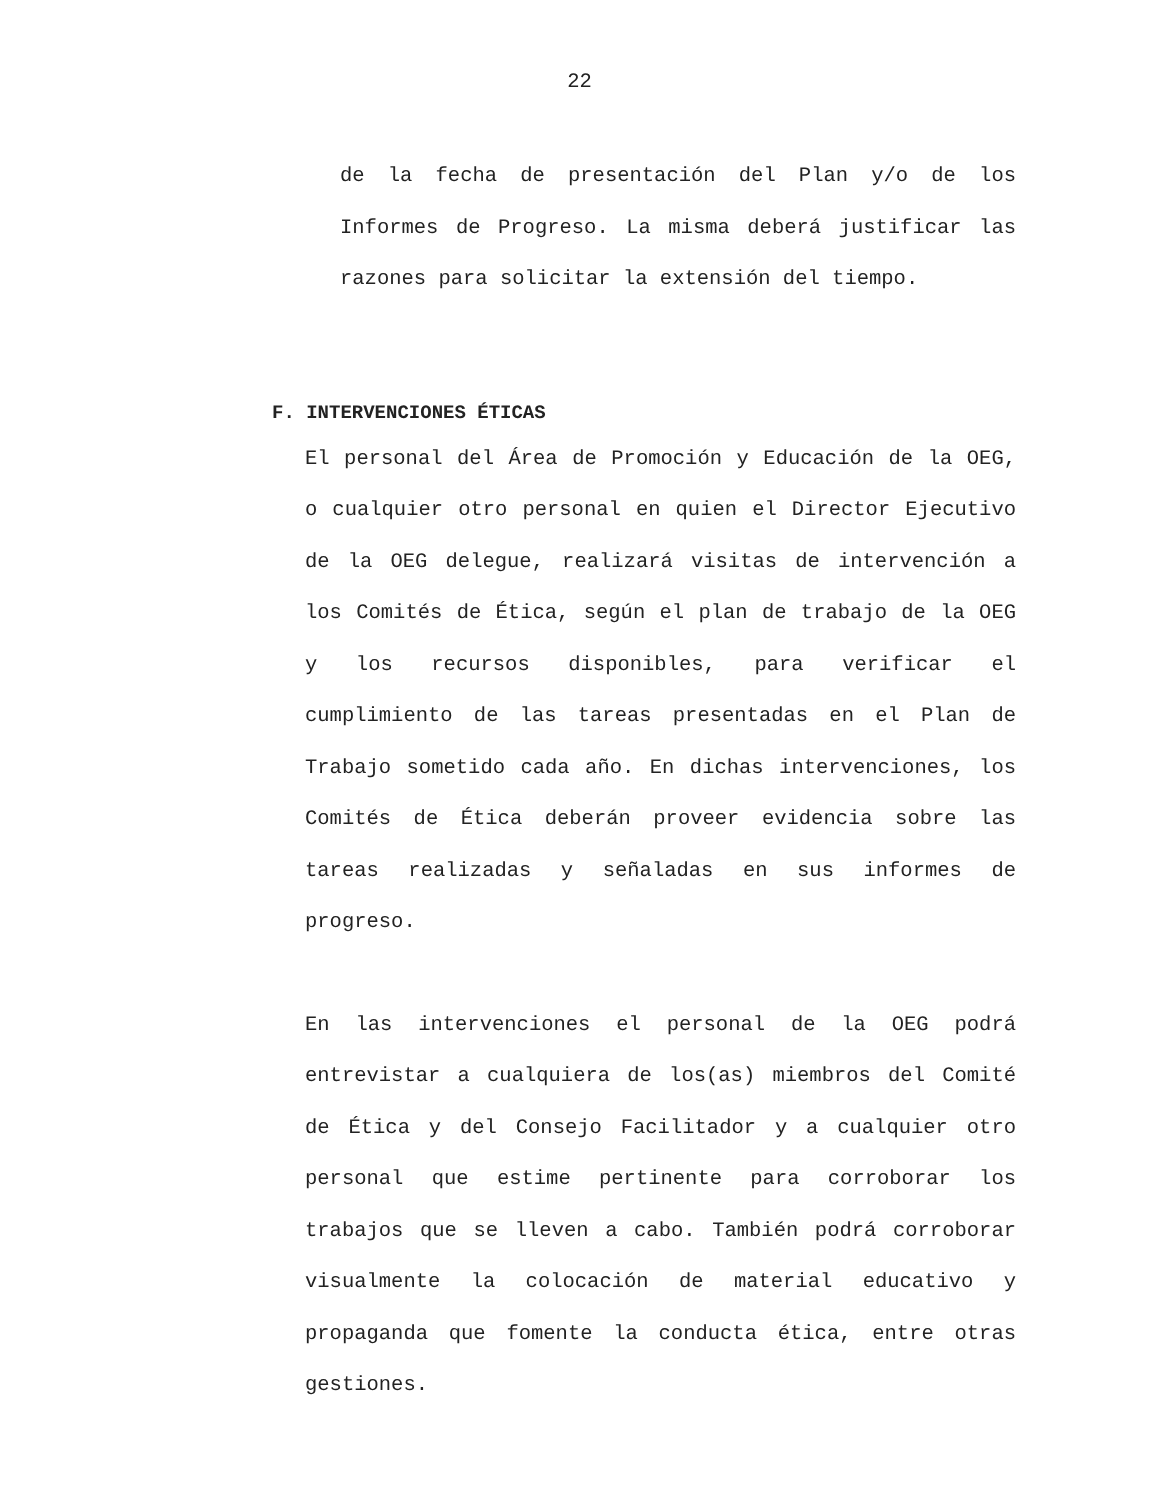22
de la fecha de presentación del Plan y/o de los Informes de Progreso. La misma deberá justificar las razones para solicitar la extensión del tiempo.
F. INTERVENCIONES ÉTICAS
El personal del Área de Promoción y Educación de la OEG, o cualquier otro personal en quien el Director Ejecutivo de la OEG delegue, realizará visitas de intervención a los Comités de Ética, según el plan de trabajo de la OEG y los recursos disponibles, para verificar el cumplimiento de las tareas presentadas en el Plan de Trabajo sometido cada año. En dichas intervenciones, los Comités de Ética deberán proveer evidencia sobre las tareas realizadas y señaladas en sus informes de progreso.
En las intervenciones el personal de la OEG podrá entrevistar a cualquiera de los(as) miembros del Comité de Ética y del Consejo Facilitador y a cualquier otro personal que estime pertinente para corroborar los trabajos que se lleven a cabo. También podrá corroborar visualmente la colocación de material educativo y propaganda que fomente la conducta ética, entre otras gestiones.